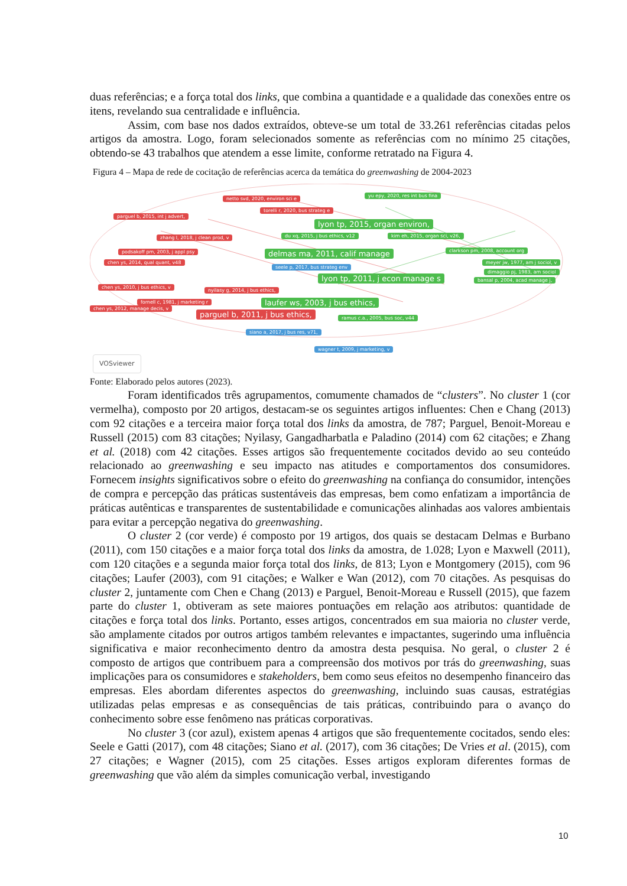duas referências; e a força total dos links, que combina a quantidade e a qualidade das conexões entre os itens, revelando sua centralidade e influência.
Assim, com base nos dados extraídos, obteve-se um total de 33.261 referências citadas pelos artigos da amostra. Logo, foram selecionados somente as referências com no mínimo 25 citações, obtendo-se 43 trabalhos que atendem a esse limite, conforme retratado na Figura 4.
Figura 4 – Mapa de rede de cocitação de referências acerca da temática do greenwashing de 2004-2023
netto svd, 2020, environ sci e
yu epy, 2020, res int bus fina
parguel b, 2015, int j advert,
torelli r, 2020, bus strateg e
lyon tp, 2015, organ environ,
zhang l, 2018, j clean prod, v du xq, 2015, j bus ethics, v12 kim eh, 2015, organ sci, v26,
podsakoff pm, 2003, j appl psy delmas ma, 2011, calif manage clarkson pm, 2008, account org
chen ys, 2014, qual quant, v48 meyer jw, 1977, am j sociol, v
seele p, 2017, bus strateg env
dimaggio pj, 1983, am sociol
lyon tp, 2011, j econ manage s bansal p, 2004, acad manage j,
chen ys, 2010, j bus ethics, v
nyilasy g, 2014, j bus ethics,
fornell c, 1981, j marketing r laufer ws, 2003, j bus ethics,
chen ys, 2012, manage decis, v
parguel b, 2011, j bus ethics, ramus c.a., 2005, bus soc, v44
siano a, 2017, j bus res, v71,
wagner t, 2009, j marketing, v
VOSviewer
Fonte: Elaborado pelos autores (2023).
Foram identificados três agrupamentos, comumente chamados de “clusters”. No cluster 1 (cor vermelha), composto por 20 artigos, destacam-se os seguintes artigos influentes: Chen e Chang (2013) com 92 citações e a terceira maior força total dos links da amostra, de 787; Parguel, Benoit-Moreau e Russell (2015) com 83 citações; Nyilasy, Gangadharbatla e Paladino (2014) com 62 citações; e Zhang et al. (2018) com 42 citações. Esses artigos são frequentemente cocitados devido ao seu conteúdo relacionado ao greenwashing e seu impacto nas atitudes e comportamentos dos consumidores. Fornecem insights significativos sobre o efeito do greenwashing na confiança do consumidor, intenções de compra e percepção das práticas sustentáveis das empresas, bem como enfatizam a importância de práticas autênticas e transparentes de sustentabilidade e comunicações alinhadas aos valores ambientais para evitar a percepção negativa do greenwashing.
O cluster 2 (cor verde) é composto por 19 artigos, dos quais se destacam Delmas e Burbano (2011), com 150 citações e a maior força total dos links da amostra, de 1.028; Lyon e Maxwell (2011), com 120 citações e a segunda maior força total dos links, de 813; Lyon e Montgomery (2015), com 96 citações; Laufer (2003), com 91 citações; e Walker e Wan (2012), com 70 citações. As pesquisas do cluster 2, juntamente com Chen e Chang (2013) e Parguel, Benoit-Moreau e Russell (2015), que fazem parte do cluster 1, obtiveram as sete maiores pontuações em relação aos atributos: quantidade de citações e força total dos links. Portanto, esses artigos, concentrados em sua maioria no cluster verde, são amplamente citados por outros artigos também relevantes e impactantes, sugerindo uma influência significativa e maior reconhecimento dentro da amostra desta pesquisa. No geral, o cluster 2 é composto de artigos que contribuem para a compreensão dos motivos por trás do greenwashing, suas implicações para os consumidores e stakeholders, bem como seus efeitos no desempenho financeiro das empresas. Eles abordam diferentes aspectos do greenwashing, incluindo suas causas, estratégias utilizadas pelas empresas e as consequências de tais práticas, contribuindo para o avanço do conhecimento sobre esse fenômeno nas práticas corporativas.
No cluster 3 (cor azul), existem apenas 4 artigos que são frequentemente cocitados, sendo eles: Seele e Gatti (2017), com 48 citações; Siano et al. (2017), com 36 citações; De Vries et al. (2015), com 27 citações; e Wagner (2015), com 25 citações. Esses artigos exploram diferentes formas de greenwashing que vão além da simples comunicação verbal, investigando
10